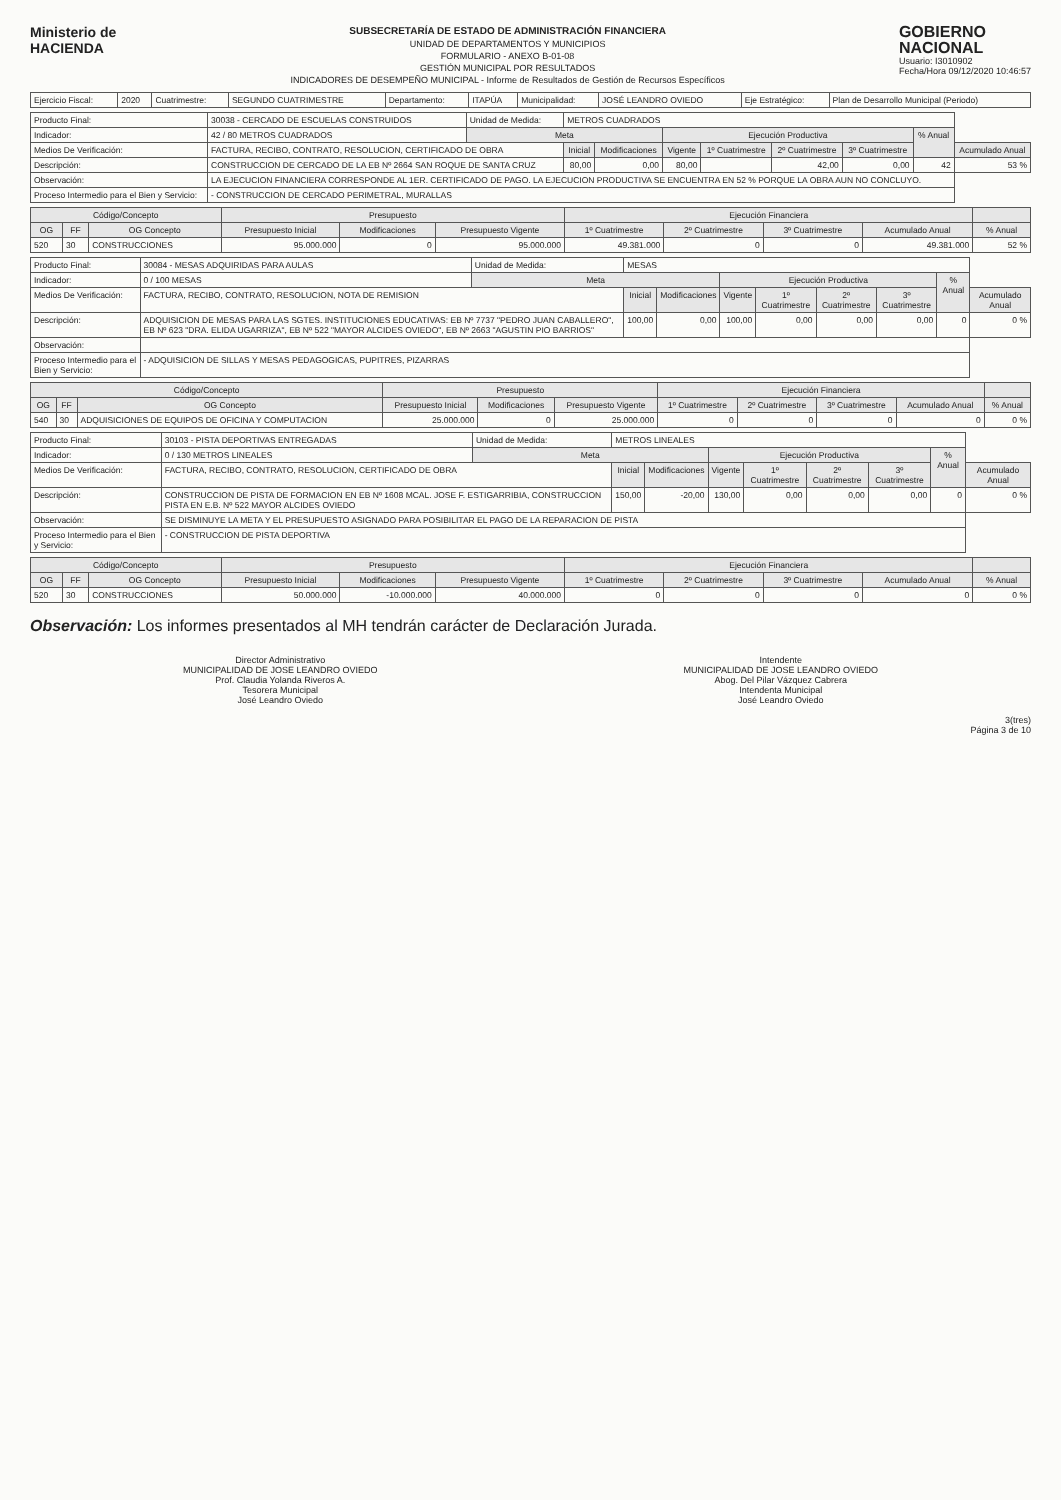Ministerio de
HACIENDA
SUBSECRETARÍA DE ESTADO DE ADMINISTRACIÓN FINANCIERA
UNIDAD DE DEPARTAMENTOS Y MUNICIPIOS
FORMULARIO - ANEXO B-01-08
GESTIÓN MUNICIPAL POR RESULTADOS
INDICADORES DE DESEMPEÑO MUNICIPAL - Informe de Resultados de Gestión de Recursos Específicos
GOBIERNO
NACIONAL
Usuario: I3010902
Fecha/Hora 09/12/2020 10:46:57
| Ejercicio Fiscal: | 2020 | Cuatrimestre: | SEGUNDO CUATRIMESTRE | Departamento: | ITAPÚA | Municipalidad: | JOSÉ LEANDRO OVIEDO | Eje Estratégico: | Plan de Desarrollo Municipal (Periodo) |
| Producto Final: | 30038 - CERCADO DE ESCUELAS CONSTRUIDOS | Unidad de Medida: | METROS CUADRADOS | | | | | | | |
| Indicador: | 42 / 80 METROS CUADRADOS | Meta | | | Ejecución Productiva | | | | % Anual | |
| Medios De Verificación: | FACTURA, RECIBO, CONTRATO, RESOLUCION, CERTIFICADO DE OBRA | | Inicial | Modificaciones | Vigente | 1º Cuatrimestre | 2º Cuatrimestre | 3º Cuatrimestre | | Acumulado Anual |
| Descripción: | CONSTRUCCION DE CERCADO DE LA EB Nº 2664 SAN ROQUE DE SANTA CRUZ | | 80,00 | 0,00 | 80,00 | | 42,00 | 0,00 | 42 | 53 % |
| Observación: | LA EJECUCION FINANCIERA CORRESPONDE AL 1ER. CERTIFICADO DE PAGO. LA EJECUCION PRODUCTIVA SE ENCUENTRA EN 52 % PORQUE LA OBRA AUN NO CONCLUYO. | | | | | | | | | |
| Proceso Intermedio para el Bien y Servicio: | - CONSTRUCCION DE CERCADO PERIMETRAL, MURALLAS | | | | | | | | | |
| Código/Concepto | | | Presupuesto | | | Ejecución Financiera | | | | |
| --- | --- | --- | --- | --- | --- | --- | --- | --- | --- | --- |
| OG | FF | OG Concepto | Presupuesto Inicial | Modificaciones | Presupuesto Vigente | 1º Cuatrimestre | 2º Cuatrimestre | 3º Cuatrimestre | Acumulado Anual | % Anual |
| 520 | 30 | CONSTRUCCIONES | 95.000.000 | 0 | 95.000.000 | 49.381.000 | 0 | 0 | 49.381.000 | 52 % |
| Producto Final: | 30084 - MESAS ADQUIRIDAS PARA AULAS | Unidad de Medida: | MESAS | | | | | | | |
| Indicador: | 0 / 100 MESAS | Meta | | | Ejecución Productiva | | | | % Anual | |
| Medios De Verificación: | FACTURA, RECIBO, CONTRATO, RESOLUCION, NOTA DE REMISION | | Inicial | Modificaciones | Vigente | 1º Cuatrimestre | 2º Cuatrimestre | 3º Cuatrimestre | | Acumulado Anual |
| Descripción: | ADQUISICION DE MESAS PARA LAS SGTES. INSTITUCIONES EDUCATIVAS: EB Nº 7737 "PEDRO JUAN CABALLERO", EB Nº 623 "DRA. ELIDA UGARRIZA", EB Nº 522 "MAYOR ALCIDES OVIEDO", EB Nº 2663 "AGUSTIN PIO BARRIOS" | | 100,00 | 0,00 | 100,00 | 0,00 | 0,00 | 0,00 | 0 | 0 % |
| Observación: | | | | | | | | | | |
| Proceso Intermedio para el Bien y Servicio: | - ADQUISICION DE SILLAS Y MESAS PEDAGOGICAS, PUPITRES, PIZARRAS | | | | | | | | | |
| Código/Concepto | | | Presupuesto | | | Ejecución Financiera | | | | |
| --- | --- | --- | --- | --- | --- | --- | --- | --- | --- | --- |
| OG | FF | OG Concepto | Presupuesto Inicial | Modificaciones | Presupuesto Vigente | 1º Cuatrimestre | 2º Cuatrimestre | 3º Cuatrimestre | Acumulado Anual | % Anual |
| 540 | 30 | ADQUISICIONES DE EQUIPOS DE OFICINA Y COMPUTACION | 25.000.000 | 0 | 25.000.000 | 0 | 0 | 0 | 0 | 0 % |
| Producto Final: | 30103 - PISTA DEPORTIVAS ENTREGADAS | Unidad de Medida: | METROS LINEALES | | | | | | | |
| Indicador: | 0 / 130 METROS LINEALES | Meta | | | Ejecución Productiva | | | | % Anual | |
| Medios De Verificación: | FACTURA, RECIBO, CONTRATO, RESOLUCION, CERTIFICADO DE OBRA | | Inicial | Modificaciones | Vigente | 1º Cuatrimestre | 2º Cuatrimestre | 3º Cuatrimestre | | Acumulado Anual |
| Descripción: | CONSTRUCCION DE PISTA DE FORMACION EN EB Nº 1608 MCAL. JOSE F. ESTIGARRIBIA, CONSTRUCCION PISTA EN E.B. Nº 522 MAYOR ALCIDES OVIEDO | | 150,00 | -20,00 | 130,00 | 0,00 | 0,00 | 0,00 | 0 | 0 % |
| Observación: | SE DISMINUYE LA META Y EL PRESUPUESTO ASIGNADO PARA POSIBILITAR EL PAGO DE LA REPARACION DE PISTA | | | | | | | | | |
| Proceso Intermedio para el Bien y Servicio: | - CONSTRUCCION DE PISTA DEPORTIVA | | | | | | | | | |
| Código/Concepto | | | Presupuesto | | | Ejecución Financiera | | | | |
| --- | --- | --- | --- | --- | --- | --- | --- | --- | --- | --- |
| OG | FF | OG Concepto | Presupuesto Inicial | Modificaciones | Presupuesto Vigente | 1º Cuatrimestre | 2º Cuatrimestre | 3º Cuatrimestre | Acumulado Anual | % Anual |
| 520 | 30 | CONSTRUCCIONES | 50.000.000 | -10.000.000 | 40.000.000 | 0 | 0 | 0 | 0 | 0 % |
Observación: Los informes presentados al MH tendrán carácter de Declaración Jurada.
Director Administrativo
MUNICIPALIDAD DE JOSE LEANDRO OVIEDO
Prof. Claudia Yolanda Riveros A.
Tesorera Municipal
José Leandro Oviedo
Intendente
MUNICIPALIDAD DE JOSE LEANDRO OVIEDO
Abog. Del Pilar Vázquez Cabrera
Intendenta Municipal
José Leandro Oviedo
3(tres)
Página 3 de 10